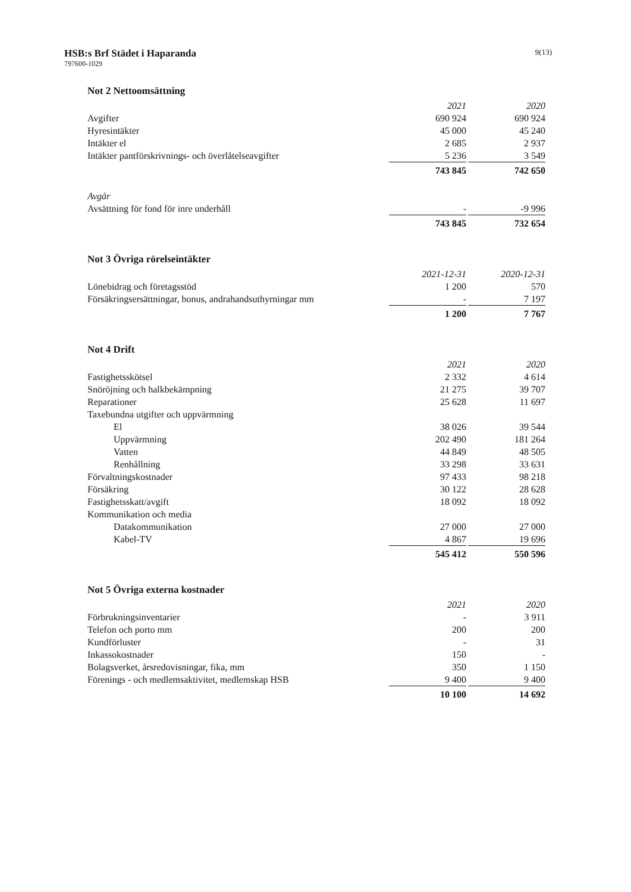HSB:s Brf Städet i Haparanda
797600-1029
9(13)
Not 2 Nettoomsättning
| | 2021 | | 2020 |
| Avgifter | 690 924 | | 690 924 |
| Hyresintäkter | 45 000 | | 45 240 |
| Intäkter el | 2 685 | | 2 937 |
| Intäkter pantförskrivnings- och överlåtelseavgifter | 5 236 | | 3 549 |
| | 743 845 | | 742 650 |
| Avgår | | | |
| Avsättning för fond för inre underhåll | - | | -9 996 |
| | 743 845 | | 732 654 |
Not 3 Övriga rörelseintäkter
| | 2021-12-31 | | 2020-12-31 |
| Lönebidrag och företagsstöd | 1 200 | | 570 |
| Försäkringsersättningar, bonus, andrahandsuthyrningar mm | - | | 7 197 |
| | 1 200 | | 7 767 |
Not 4 Drift
| | 2021 | | 2020 |
| Fastighetsskötsel | 2 332 | | 4 614 |
| Snöröjning och halkbekämpning | 21 275 | | 39 707 |
| Reparationer | 25 628 | | 11 697 |
| Taxebundna utgifter och uppvärmning | | | |
| El | 38 026 | | 39 544 |
| Uppvärmning | 202 490 | | 181 264 |
| Vatten | 44 849 | | 48 505 |
| Renhållning | 33 298 | | 33 631 |
| Förvaltningskostnader | 97 433 | | 98 218 |
| Försäkring | 30 122 | | 28 628 |
| Fastighetsskatt/avgift | 18 092 | | 18 092 |
| Kommunikation och media | | | |
| Datakommunikation | 27 000 | | 27 000 |
| Kabel-TV | 4 867 | | 19 696 |
| | 545 412 | | 550 596 |
Not 5 Övriga externa kostnader
| | 2021 | | 2020 |
| Förbrukningsinventarier | - | | 3 911 |
| Telefon och porto mm | 200 | | 200 |
| Kundförluster | - | | 31 |
| Inkassokostnader | 150 | | - |
| Bolagsverket, årsredovisningar, fika, mm | 350 | | 1 150 |
| Förenings - och medlemsaktivitet, medlemskap HSB | 9 400 | | 9 400 |
| | 10 100 | | 14 692 |